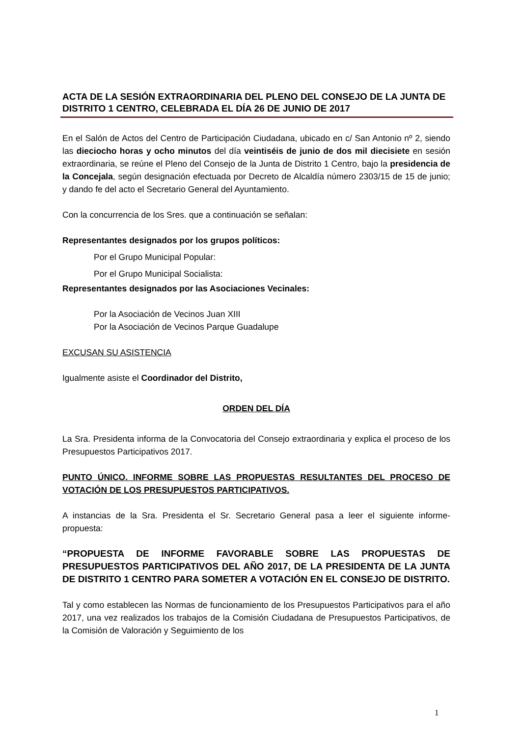ACTA DE LA SESIÓN EXTRAORDINARIA DEL PLENO DEL CONSEJO DE LA JUNTA DE DISTRITO 1 CENTRO, CELEBRADA EL DÍA 26 DE JUNIO DE 2017
En el Salón de Actos del Centro de Participación Ciudadana, ubicado en c/ San Antonio nº 2, siendo las dieciocho horas y ocho minutos del día veintiséis de junio de dos mil diecisiete en sesión extraordinaria, se reúne el Pleno del Consejo de la Junta de Distrito 1 Centro, bajo la presidencia de la Concejala, según designación efectuada por Decreto de Alcaldía número 2303/15 de 15 de junio; y dando fe del acto el Secretario General del Ayuntamiento.
Con la concurrencia de los Sres. que a continuación se señalan:
Representantes designados por los grupos políticos:
Por el Grupo Municipal Popular:
Por el Grupo Municipal Socialista:
Representantes designados por las Asociaciones Vecinales:
Por la Asociación de Vecinos Juan XIII
Por la Asociación de Vecinos Parque Guadalupe
EXCUSAN SU ASISTENCIA
Igualmente asiste el Coordinador del Distrito,
ORDEN DEL DÍA
La Sra. Presidenta informa de la Convocatoria del Consejo extraordinaria y explica el proceso de los Presupuestos Participativos 2017.
PUNTO ÚNICO. INFORME SOBRE LAS PROPUESTAS RESULTANTES DEL PROCESO DE VOTACIÓN DE LOS PRESUPUESTOS PARTICIPATIVOS.
A instancias de la Sra. Presidenta el Sr. Secretario General pasa a leer el siguiente informe-propuesta:
“PROPUESTA DE INFORME FAVORABLE SOBRE LAS PROPUESTAS DE PRESUPUESTOS PARTICIPATIVOS DEL AÑO 2017, DE LA PRESIDENTA DE LA JUNTA DE DISTRITO 1 CENTRO PARA SOMETER A VOTACIÓN EN EL CONSEJO DE DISTRITO.
Tal y como establecen las Normas de funcionamiento de los Presupuestos Participativos para el año 2017, una vez realizados los trabajos de la Comisión Ciudadana de Presupuestos Participativos, de la Comisión de Valoración y Seguimiento de los
1